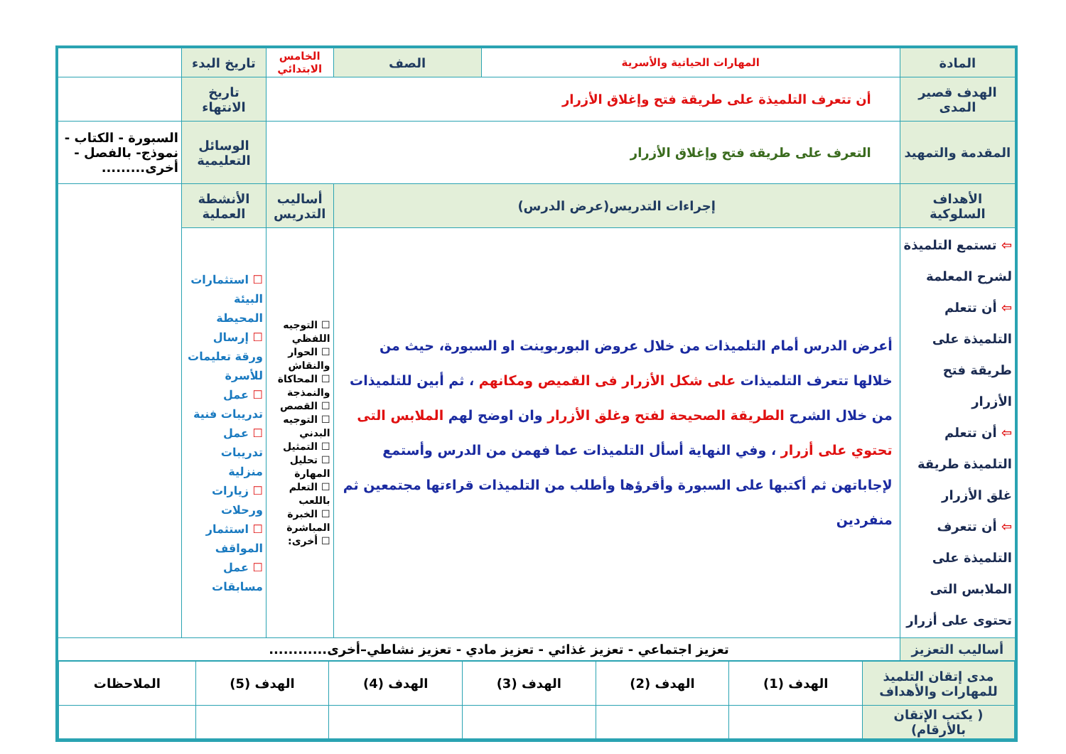| المادة | المهارات الحياتية والأسرية | الصف | الخامس الابتدائي | تاريخ البدء | |
| الهدف قصير المدى | أن تتعرف التلميذة على طريقة فتح وإغلاق الأزرار | | | تاريخ الانتهاء | |
| المقدمة والتمهيد | التعرف على طريقة فتح وإغلاق الأزرار | | | الوسائل التعليمية | السبورة - الكتاب - نموذج- بالفصل - أخرى......... |
| الأهداف السلوكية | إجراءات التدريس(عرض الدرس) | | أساليب التدريس | الأنشطة العملية | |
| ⇦ تستمع التلميذة لشرح المعلمة ⇦ أن تتعلم التلميذة على طريقة فتح الأزرار ⇦ أن تتعلم التلميذة طريقة غلق الأزرار ⇦ أن تتعرف التلميذة على الملابس التى تحتوى على أزرار | أعرض الدرس أمام التلميذات من خلال عروض البوربوينت او السبورة، حيث من خلالها تتعرف التلميذات على شكل الأزرار فى القميص ومكانهم ، ثم أبين للتلميذات من خلال الشرح الطريقة الصحيحة لفتح وغلق الأزرار وان اوضح لهم الملابس التى تحتوي على أزرار ، وفي النهاية أسأل التلميذات عما فهمن من الدرس وأستمع لإجاباتهن ثم أكتبها على السبورة وأقرؤها وأطلب من التلميذات قراءتها مجتمعين ثم منفردين | | ☐ التوجيه اللفظي ☐ الحوار والنقاش ☐ المحاكاة والنمذجة ☐ القصص ☐ التوجيه البدني ☐ التمثيل ☐ تحليل المهارة ☐ التعلم باللعب ☐ الخبرة المباشرة ☐ أخرى: | ☐ استثمارات البيئة المحيطة ☐ إرسال ورقة تعليمات للأسرة ☐ عمل تدريبات فنية ☐ عمل تدريبات منزلية ☐ زيارات ورحلات ☐ استثمار المواقف ☐ عمل مسابقات | |
| أساليب التعزيز | تعزيز اجتماعي - تعزيز غذائي - تعزيز مادي - تعزيز نشاطي–أخرى............ | | | | |
| / مدى إتقان التلميذ للمهارات والأهداف / الهدف (1) / الهدف (2) / الهدف (3) / الهدف (4) / الهدف (5) / الملاحظات / / ( يكتب الإتقان بالأرقام) / / / / / / / | | | | | |